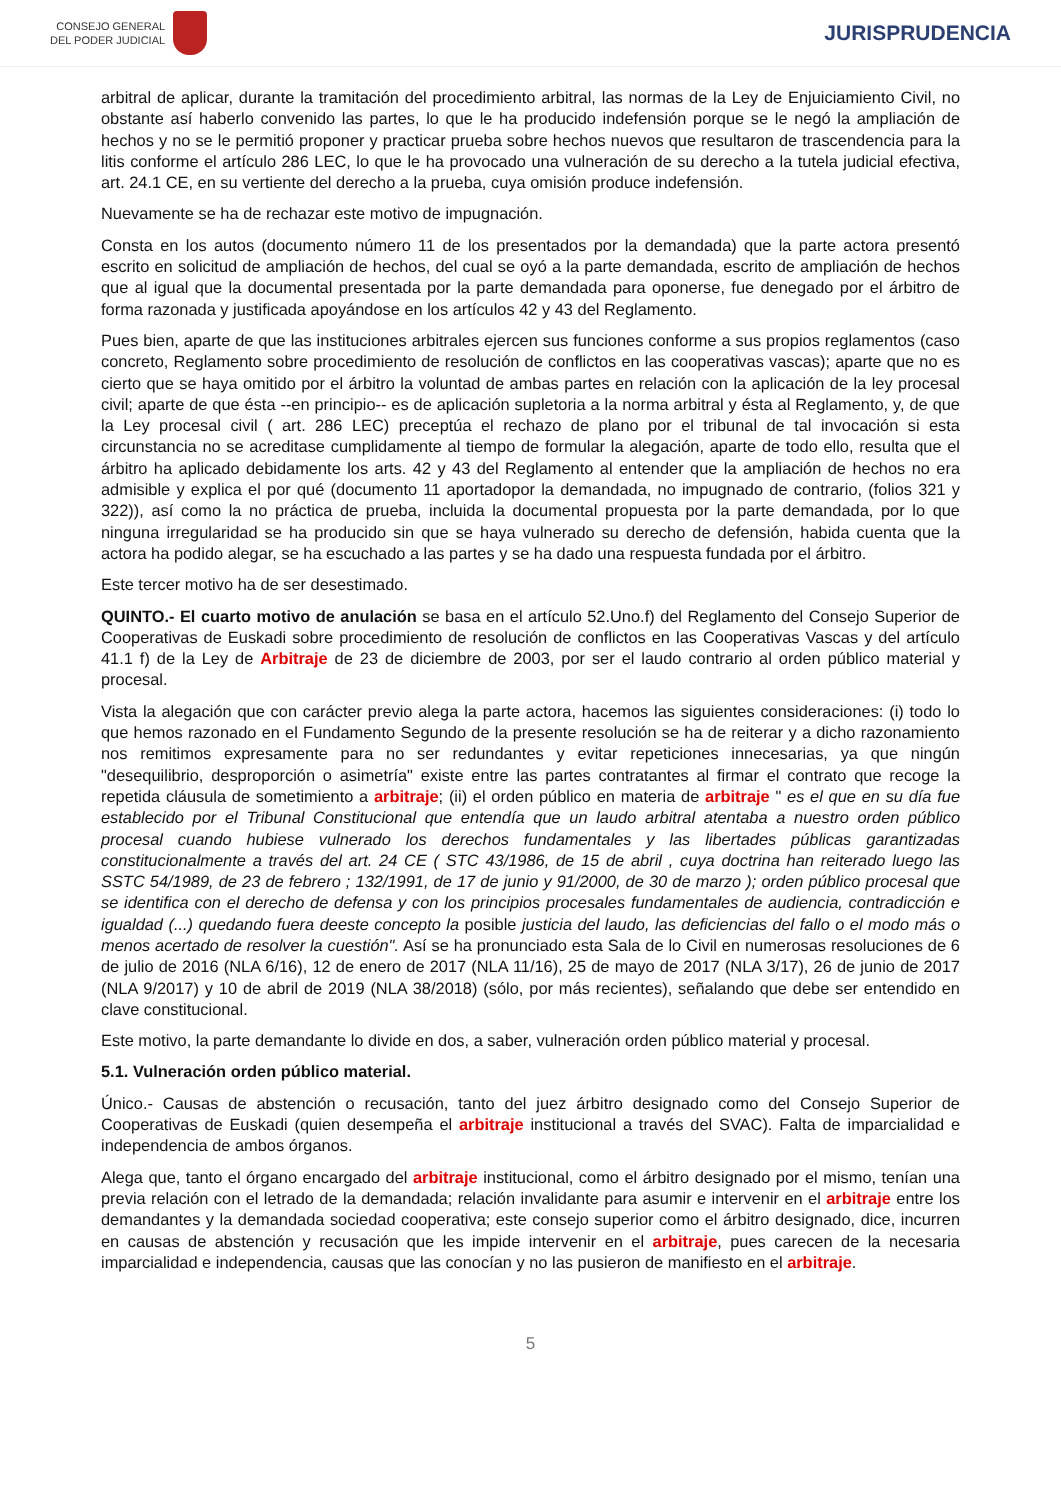CONSEJO GENERAL
DEL PODER JUDICIAL
JURISPRUDENCIA
arbitral de aplicar, durante la tramitación del procedimiento arbitral, las normas de la Ley de Enjuiciamiento Civil, no obstante así haberlo convenido las partes, lo que le ha producido indefensión porque se le negó la ampliación de hechos y no se le permitió proponer y practicar prueba sobre hechos nuevos que resultaron de trascendencia para la litis conforme el artículo 286 LEC, lo que le ha provocado una vulneración de su derecho a la tutela judicial efectiva, art. 24.1 CE, en su vertiente del derecho a la prueba, cuya omisión produce indefensión.
Nuevamente se ha de rechazar este motivo de impugnación.
Consta en los autos (documento número 11 de los presentados por la demandada) que la parte actora presentó escrito en solicitud de ampliación de hechos, del cual se oyó a la parte demandada, escrito de ampliación de hechos que al igual que la documental presentada por la parte demandada para oponerse, fue denegado por el árbitro de forma razonada y justificada apoyándose en los artículos 42 y 43 del Reglamento.
Pues bien, aparte de que las instituciones arbitrales ejercen sus funciones conforme a sus propios reglamentos (caso concreto, Reglamento sobre procedimiento de resolución de conflictos en las cooperativas vascas); aparte que no es cierto que se haya omitido por el árbitro la voluntad de ambas partes en relación con la aplicación de la ley procesal civil; aparte de que ésta --en principio-- es de aplicación supletoria a la norma arbitral y ésta al Reglamento, y, de que la Ley procesal civil ( art. 286 LEC) preceptúa el rechazo de plano por el tribunal de tal invocación si esta circunstancia no se acreditase cumplidamente al tiempo de formular la alegación, aparte de todo ello, resulta que el árbitro ha aplicado debidamente los arts. 42 y 43 del Reglamento al entender que la ampliación de hechos no era admisible y explica el por qué (documento 11 aportadopor la demandada, no impugnado de contrario, (folios 321 y 322)), así como la no práctica de prueba, incluida la documental propuesta por la parte demandada, por lo que ninguna irregularidad se ha producido sin que se haya vulnerado su derecho de defensión, habida cuenta que la actora ha podido alegar, se ha escuchado a las partes y se ha dado una respuesta fundada por el árbitro.
Este tercer motivo ha de ser desestimado.
QUINTO.- El cuarto motivo de anulación se basa en el artículo 52.Uno.f) del Reglamento del Consejo Superior de Cooperativas de Euskadi sobre procedimiento de resolución de conflictos en las Cooperativas Vascas y del artículo 41.1 f) de la Ley de Arbitraje de 23 de diciembre de 2003, por ser el laudo contrario al orden público material y procesal.
Vista la alegación que con carácter previo alega la parte actora, hacemos las siguientes consideraciones: (i) todo lo que hemos razonado en el Fundamento Segundo de la presente resolución se ha de reiterar y a dicho razonamiento nos remitimos expresamente para no ser redundantes y evitar repeticiones innecesarias, ya que ningún "desequilibrio, desproporción o asimetría" existe entre las partes contratantes al firmar el contrato que recoge la repetida cláusula de sometimiento a arbitraje; (ii) el orden público en materia de arbitraje " es el que en su día fue establecido por el Tribunal Constitucional que entendía que un laudo arbitral atentaba a nuestro orden público procesal cuando hubiese vulnerado los derechos fundamentales y las libertades públicas garantizadas constitucionalmente a través del art. 24 CE ( STC 43/1986, de 15 de abril , cuya doctrina han reiterado luego las SSTC 54/1989, de 23 de febrero ; 132/1991, de 17 de junio y 91/2000, de 30 de marzo ); orden público procesal que se identifica con el derecho de defensa y con los principios procesales fundamentales de audiencia, contradicción e igualdad (...) quedando fuera deeste concepto la posible justicia del laudo, las deficiencias del fallo o el modo más o menos acertado de resolver la cuestión". Así se ha pronunciado esta Sala de lo Civil en numerosas resoluciones de 6 de julio de 2016 (NLA 6/16), 12 de enero de 2017 (NLA 11/16), 25 de mayo de 2017 (NLA 3/17), 26 de junio de 2017 (NLA 9/2017) y 10 de abril de 2019 (NLA 38/2018) (sólo, por más recientes), señalando que debe ser entendido en clave constitucional.
Este motivo, la parte demandante lo divide en dos, a saber, vulneración orden público material y procesal.
5.1. Vulneración orden público material.
Único.- Causas de abstención o recusación, tanto del juez árbitro designado como del Consejo Superior de Cooperativas de Euskadi (quien desempeña el arbitraje institucional a través del SVAC). Falta de imparcialidad e independencia de ambos órganos.
Alega que, tanto el órgano encargado del arbitraje institucional, como el árbitro designado por el mismo, tenían una previa relación con el letrado de la demandada; relación invalidante para asumir e intervenir en el arbitraje entre los demandantes y la demandada sociedad cooperativa; este consejo superior como el árbitro designado, dice, incurren en causas de abstención y recusación que les impide intervenir en el arbitraje, pues carecen de la necesaria imparcialidad e independencia, causas que las conocían y no las pusieron de manifiesto en el arbitraje.
5